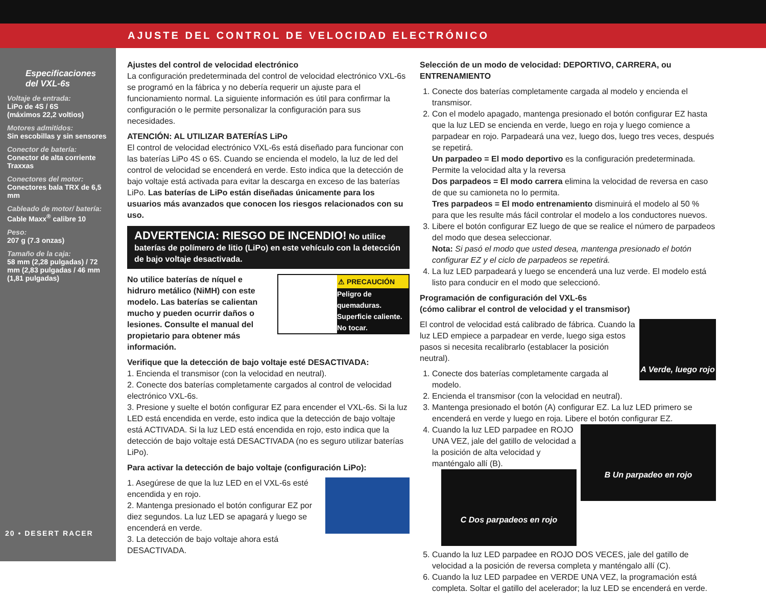AJUSTE DEL CONTROL DE VELOCIDAD ELECTRÓNICO
Especificaciones del VXL-6s
Voltaje de entrada:
LiPo de 4S / 6S
(máximos 22,2 voltios)
Motores admitidos:
Sin escobillas y sin sensores
Conector de batería:
Conector de alta corriente Traxxas
Conectores del motor:
Conectores bala TRX de 6,5 mm
Cableado de motor/ batería:
Cable Maxx<sup>®</sup> calibre 10
Peso:
207 g (7.3 onzas)
Tamaño de la caja:
58 mm (2,28 pulgadas) / 72 mm (2,83 pulgadas / 46 mm (1,81 pulgadas)
20 • DESERT RACER
Ajustes del control de velocidad electrónico
La configuración predeterminada del control de velocidad electrónico VXL-6s se programó en la fábrica y no debería requerir un ajuste para el funcionamiento normal. La siguiente información es útil para confirmar la configuración o le permite personalizar la configuración para sus necesidades.
ATENCIÓN: AL UTILIZAR BATERÍAS LiPo
El control de velocidad electrónico VXL-6s está diseñado para funcionar con las baterías LiPo 4S o 6S. Cuando se encienda el modelo, la luz de led del control de velocidad se encenderá en verde. Esto indica que la detección de bajo voltaje está activada para evitar la descarga en exceso de las baterías LiPo. Las baterías de LiPo están diseñadas únicamente para los usuarios más avanzados que conocen los riesgos relacionados con su uso.
ADVERTENCIA: RIESGO DE INCENDIO! No utilice baterías de polímero de litio (LiPo) en este vehículo con la detección de bajo voltaje desactivada.
⚠ PRECAUCIÓN
Peligro de quemaduras.
Superficie caliente.
No tocar.
No utilice baterías de níquel e hidruro metálico (NiMH) con este modelo. Las baterías se calientan mucho y pueden ocurrir daños o lesiones. Consulte el manual del propietario para obtener más información.
Verifique que la detección de bajo voltaje esté DESACTIVADA:
1. Encienda el transmisor (con la velocidad en neutral).
2. Conecte dos baterías completamente cargados al control de velocidad electrónico VXL-6s.
3. Presione y suelte el botón configurar EZ para encender el VXL-6s. Si la luz LED está encendida en verde, esto indica que la detección de bajo voltaje está ACTIVADA. Si la luz LED está encendida en rojo, esto indica que la detección de bajo voltaje está DESACTIVADA (no es seguro utilizar baterías LiPo).
Para activar la detección de bajo voltaje (configuración LiPo):
1. Asegúrese de que la luz LED en el VXL-6s esté encendida y en rojo.
2. Mantenga presionado el botón configurar EZ por diez segundos. La luz LED se apagará y luego se encenderá en verde.
3. La detección de bajo voltaje ahora está DESACTIVADA.
Selección de un modo de velocidad: DEPORTIVO, CARRERA, ou ENTRENAMIENTO
1. Conecte dos baterías completamente cargada al modelo y encienda el transmisor.
2. Con el modelo apagado, mantenga presionado el botón configurar EZ hasta que la luz LED se encienda en verde, luego en roja y luego comience a parpadear en rojo. Parpadeará una vez, luego dos, luego tres veces, después se repetirá.
Un parpadeo = El modo deportivo es la configuración predeterminada. Permite la velocidad alta y la reversa
Dos parpadeos = El modo carrera elimina la velocidad de reversa en caso de que su camioneta no lo permita.
Tres parpadeos = El modo entrenamiento disminuirá el modelo al 50 % para que les resulte más fácil controlar el modelo a los conductores nuevos.
3. Libere el botón configurar EZ luego de que se realice el número de parpadeos del modo que desea seleccionar.
Nota: Si pasó el modo que usted desea, mantenga presionado el botón configurar EZ y el ciclo de parpadeos se repetirá.
4. La luz LED parpadeará y luego se encenderá una luz verde. El modelo está listo para conducir en el modo que seleccionó.
Programación de configuración del VXL-6s
(cómo calibrar el control de velocidad y el transmisor)
A Verde, luego rojo
El control de velocidad está calibrado de fábrica. Cuando la luz LED empiece a parpadear en verde, luego siga estos pasos si necesita recalibrarlo (establacer la posición neutral).
1. Conecte dos baterías completamente cargada al modelo.
2. Encienda el transmisor (con la velocidad en neutral).
3. Mantenga presionado el botón (A) configurar EZ. La luz LED primero se encenderá en verde y luego en roja. Libere el botón configurar EZ.
4. B Un parpadeo en rojo
Cuando la luz LED parpadee en ROJO UNA VEZ, jale del gatillo de velocidad a la posición de alta velocidad y manténgalo allí (B).
5. C Dos parpadeos en rojo
Cuando la luz LED parpadee en ROJO DOS VECES, jale del gatillo de velocidad a la posición de reversa completa y manténgalo allí (C).
6. Cuando la luz LED parpadee en VERDE UNA VEZ, la programación está completa. Soltar el gatillo del acelerador; la luz LED se encenderá en verde.